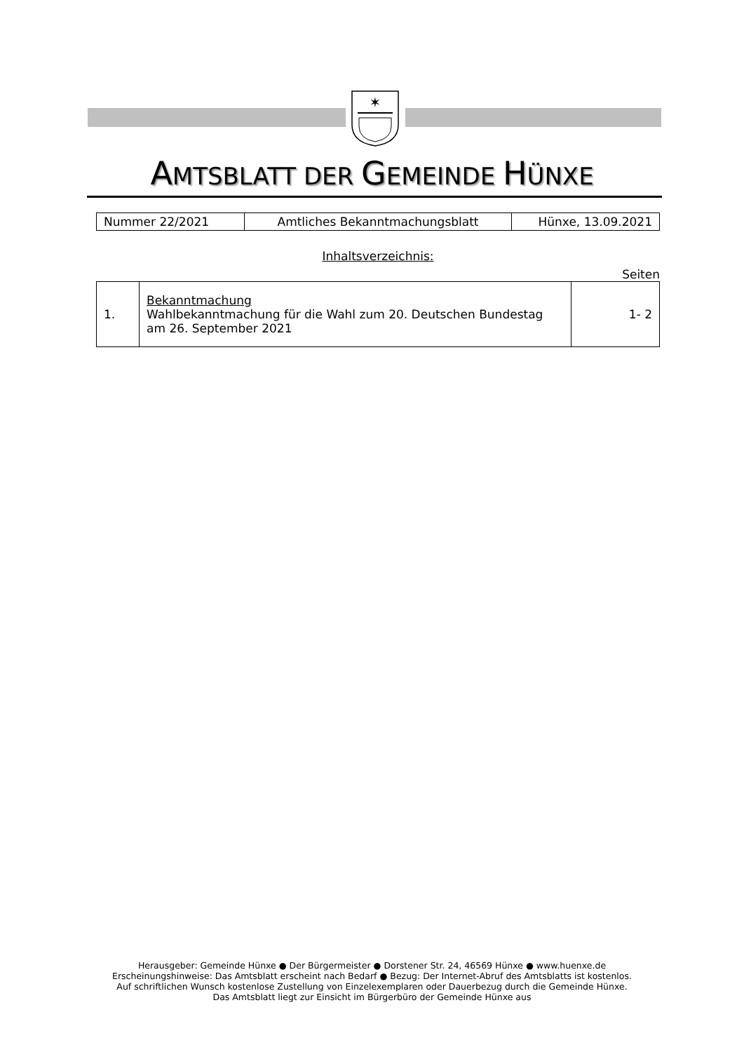✶
AMTSBLATT DER GEMEINDE HÜNXE
| Nummer 22/2021 | Amtliches Bekanntmachungsblatt | Hünxe, 13.09.2021 |
Inhaltsverzeichnis:
Seiten
| 1. | Bekanntmachung Wahlbekanntmachung für die Wahl zum 20. Deutschen Bundestag am 26. September 2021 | 1- 2 |
Herausgeber: Gemeinde Hünxe ● Der Bürgermeister ● Dorstener Str. 24, 46569 Hünxe ● www.huenxe.de
Erscheinungshinweise: Das Amtsblatt erscheint nach Bedarf ● Bezug: Der Internet-Abruf des Amtsblatts ist kostenlos.
Auf schriftlichen Wunsch kostenlose Zustellung von Einzelexemplaren oder Dauerbezug durch die Gemeinde Hünxe.
Das Amtsblatt liegt zur Einsicht im Bürgerbüro der Gemeinde Hünxe aus